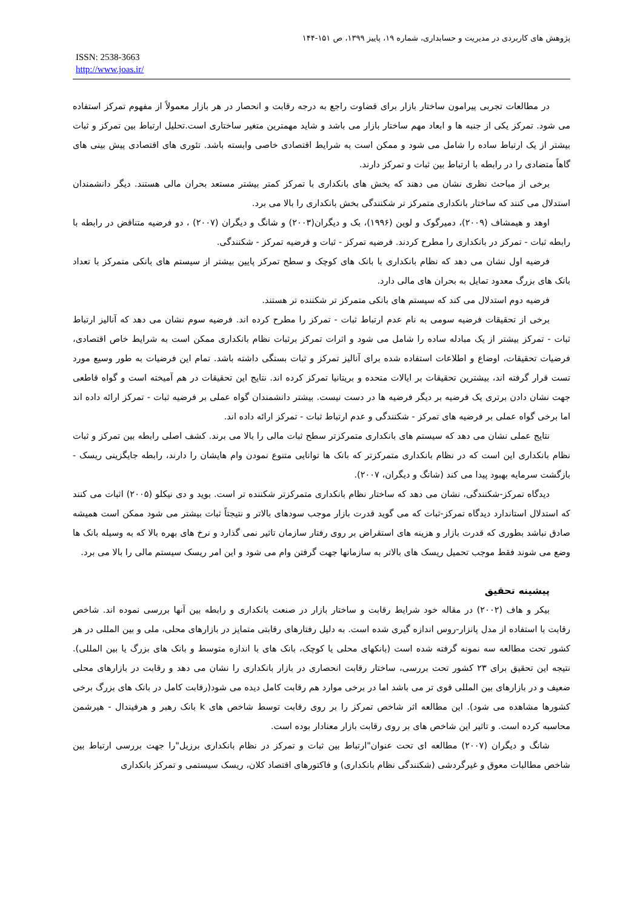پژوهش های کاربردی در مدیریت و حسابداری، شماره ۱۹، پاییز ۱۳۹۹، ص ۱۵۱-۱۴۴
ISSN: 2538-3663
http://www.joas.ir/
در مطالعات تجربی پیرامون ساختار بازار برای قضاوت راجع به درجه رقابت و انحصار در هر بازار معمولاً از مفهوم تمرکز استفاده می شود. تمرکز یکی از جنبه ها و ابعاد مهم ساختار بازار می باشد و شاید مهمترین متغیر ساختاری است.تحلیل ارتباط بین تمرکز و ثبات بیشتر از یک ارتباط ساده را شامل می شود و ممکن است به شرایط اقتصادی خاصی وابسته باشد. تئوری های اقتصادی پیش بینی های گاهاً متضادی را در رابطه با ارتباط بین ثبات و تمرکز دارند.
برخی از مباحث نظری نشان می دهند که بخش های بانکداری با تمرکز کمتر بیشتر مستعد بحران مالی هستند. دیگر دانشمندان استدلال می کنند که ساختار بانکداری متمرکز تر شکنندگی بخش بانکداری را بالا می برد.
اوهد و هیمشاف (۲۰۰۹)، دمیرگوک و لوین (۱۹۹۶)، بک و دیگران(۲۰۰۳) و شانگ و دیگران (۲۰۰۷) ، دو فرضیه متناقض در رابطه با رابطه ثبات - تمرکز در بانکداری را مطرح کردند. فرضیه تمرکز - ثبات و فرضیه تمرکز - شکنندگی.
فرضیه اول نشان می دهد که نظام بانکداری با بانک های کوچک و سطح تمرکز پایین بیشتر از سیستم های بانکی متمرکز با تعداد بانک های بزرگ معدود تمایل به بحران های مالی دارد.
فرضیه دوم استدلال می کند که سیستم های بانکی متمرکز تر شکننده تر هستند.
برخی از تحقیقات فرضیه سومی به نام عدم ارتباط ثبات - تمرکز را مطرح کرده اند. فرضیه سوم نشان می دهد که آنالیز ارتباط ثبات - تمرکز بیشتر از یک مبادله ساده را شامل می شود و اثرات تمرکز برثبات نظام بانکداری ممکن است به شرایط خاص اقتصادی، فرضیات تحقیقات، اوضاع و اطلاعات استفاده شده برای آنالیز تمرکز و ثبات بستگی داشته باشد. تمام این فرضیات به طور وسیع مورد تست قرار گرفته اند، بیشترین تحقیقات بر ایالات متحده و بریتانیا تمرکز کرده اند. نتایج این تحقیقات در هم آمیخته است و گواه قاطعی جهت نشان دادن برتری یک فرضیه بر دیگر فرضیه ها در دست نیست. بیشتر دانشمندان گواه عملی بر فرضیه ثبات - تمرکز ارائه داده اند اما برخی گواه عملی بر فرضیه های تمرکز - شکنندگی و عدم ارتباط ثبات - تمرکز ارائه داده اند.
نتایج عملی نشان می دهد که سیستم های بانکداری متمرکزتر سطح ثبات مالی را بالا می برند. کشف اصلی رابطه بین تمرکز و ثبات نظام بانکداری این است که در نظام بانکداری متمرکزتر که بانک ها توانایی متنوع نمودن وام هایشان را دارند، رابطه جایگزینی ریسک - بازگشت سرمایه بهبود پیدا می کند (شانگ و دیگران، ۲۰۰۷).
دیدگاه تمرکز-شکنندگی، نشان می دهد که ساختار نظام بانکداری متمرکزتر شکننده تر است. بوید و دی نیکلو (۲۰۰۵) اثبات می کنند که استدلال استاندارد دیدگاه تمرکز-ثبات که می گوید قدرت بازار موجب سودهای بالاتر و نتیجتاً ثبات بیشتر می شود ممکن است همیشه صادق نباشد بطوری که قدرت بازار و هزینه های استقراض بر روی رفتار سازمان تاثیر نمی گذارد و نرخ های بهره بالا که به وسیله بانک ها وضع می شوند فقط موجب تحمیل ریسک های بالاتر به سازمانها جهت گرفتن وام می شود و این امر ریسک سیستم مالی را بالا می برد.
پیشینه تحقیق
بیکر و هاف (۲۰۰۲) در مقاله خود شرایط رقابت و ساختار بازار در صنعت بانکداری و رابطه بین آنها بررسی نموده اند. شاخص رقابت با استفاده از مدل پانزار-روس اندازه گیری شده است. به دلیل رفتارهای رقابتی متمایز در بازارهای محلی، ملی و بین المللی در هر کشور تحت مطالعه سه نمونه گرفته شده است (بانکهای محلی یا کوچک، بانک های با اندازه متوسط و بانک های بزرگ یا بین المللی). نتیجه این تحقیق برای ۲۳ کشور تحت بررسی، ساختار رقابت انحصاری در بازار بانکداری را نشان می دهد و رقابت در بازارهای محلی ضعیف و در بازارهای بین المللی قوی تر می باشد اما در برخی موارد هم رقابت کامل دیده می شود(رقابت کامل در بانک های بزرگ برخی کشورها مشاهده می شود). این مطالعه اثر شاخص تمرکز را بر روی رقابت توسط شاخص های k بانک رهبر و هرفیندال - هیرشمن محاسبه کرده است. و تاثیر این شاخص های بر روی رقابت بازار معنادار بوده است.
شانگ و دیگران (۲۰۰۷) مطالعه ای تحت عنوان"ارتباط بین ثبات و تمرکز در نظام بانکداری برزیل"را جهت بررسی ارتباط بین شاخص مطالبات معوق و غیرگردشی (شکنندگی نظام بانکداری) و فاکتورهای اقتصاد کلان، ریسک سیستمی و تمرکز بانکداری